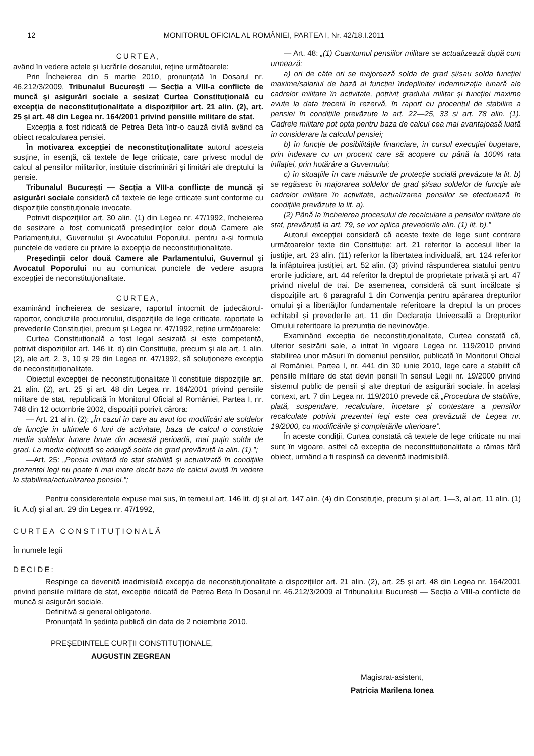12 MONITORUL OFICIAL AL ROMÂNIEI, PARTEA I, Nr. 42/18.I.2011
CURTEA,
având în vedere actele și lucrările dosarului, reține următoarele:
Prin Încheierea din 5 martie 2010, pronunțată în Dosarul nr. 46.212/3/2009, Tribunalul București — Secția a VIII-a conflicte de muncă și asigurări sociale a sesizat Curtea Constituțională cu excepția de neconstituționalitate a dispozițiilor art. 21 alin. (2), art. 25 și art. 48 din Legea nr. 164/2001 privind pensiile militare de stat.
Excepția a fost ridicată de Petrea Beta într-o cauză civilă având ca obiect recalcularea pensiei.
În motivarea excepției de neconstituționalitate autorul acesteia susține, în esență, că textele de lege criticate, care privesc modul de calcul al pensiilor militarilor, instituie discriminări și limitări ale dreptului la pensie.
Tribunalul București — Secția a VIII-a conflicte de muncă și asigurări sociale consideră că textele de lege criticate sunt conforme cu dispozițiile constituționale invocate.
Potrivit dispozițiilor art. 30 alin. (1) din Legea nr. 47/1992, încheierea de sesizare a fost comunicată președinților celor două Camere ale Parlamentului, Guvernului și Avocatului Poporului, pentru a-și formula punctele de vedere cu privire la excepția de neconstituționalitate.
Președinții celor două Camere ale Parlamentului, Guvernul și Avocatul Poporului nu au comunicat punctele de vedere asupra excepției de neconstituționalitate.
CURTEA,
examinând încheierea de sesizare, raportul întocmit de judecătorul-raportor, concluziile procurorului, dispozițiile de lege criticate, raportate la prevederile Constituției, precum și Legea nr. 47/1992, reține următoarele:
Curtea Constituțională a fost legal sesizată și este competentă, potrivit dispozițiilor art. 146 lit. d) din Constituție, precum și ale art. 1 alin. (2), ale art. 2, 3, 10 și 29 din Legea nr. 47/1992, să soluționeze excepția de neconstituționalitate.
Obiectul excepției de neconstituționalitate îl constituie dispozițiile art. 21 alin. (2), art. 25 și art. 48 din Legea nr. 164/2001 privind pensiile militare de stat, republicată în Monitorul Oficial al României, Partea I, nr. 748 din 12 octombrie 2002, dispoziții potrivit cărora:
— Art. 21 alin. (2): „În cazul în care au avut loc modificări ale soldelor de funcție în ultimele 6 luni de activitate, baza de calcul o constituie media soldelor lunare brute din această perioadă, mai puțin solda de grad. La media obținută se adaugă solda de grad prevăzută la alin. (1).”;
—Art. 25: „Pensia militară de stat stabilită și actualizată în condițiile prezentei legi nu poate fi mai mare decât baza de calcul avută în vedere la stabilirea/actualizarea pensiei.”;
— Art. 48: „(1) Cuantumul pensiilor militare se actualizează după cum urmează:
a) ori de câte ori se majorează solda de grad și/sau solda funcției maxime/salariul de bază al funcției îndeplinite/ indemnizația lunară ale cadrelor militare în activitate, potrivit gradului militar și funcției maxime avute la data trecerii în rezervă, în raport cu procentul de stabilire a pensiei în condițiile prevăzute la art. 22—25, 33 și art. 78 alin. (1). Cadrele militare pot opta pentru baza de calcul cea mai avantajoasă luată în considerare la calculul pensiei;
b) în funcție de posibilitățile financiare, în cursul execuției bugetare, prin indexare cu un procent care să acopere cu până la 100% rata inflației, prin hotărâre a Guvernului;
c) în situațiile în care măsurile de protecție socială prevăzute la lit. b) se regăsesc în majorarea soldelor de grad și/sau soldelor de funcție ale cadrelor militare în activitate, actualizarea pensiilor se efectuează în condițiile prevăzute la lit. a).
(2) Până la încheierea procesului de recalculare a pensiilor militare de stat, prevăzută la art. 79, se vor aplica prevederile alin. (1) lit. b).”
Autorul excepției consideră că aceste texte de lege sunt contrare următoarelor texte din Constituție: art. 21 referitor la accesul liber la justiție, art. 23 alin. (11) referitor la libertatea individuală, art. 124 referitor la înfăptuirea justiției, art. 52 alin. (3) privind răspunderea statului pentru erorile judiciare, art. 44 referitor la dreptul de proprietate privată și art. 47 privind nivelul de trai. De asemenea, consideră că sunt încălcate și dispozițiile art. 6 paragraful 1 din Convenția pentru apărarea drepturilor omului și a libertăților fundamentale referitoare la dreptul la un proces echitabil și prevederile art. 11 din Declarația Universală a Drepturilor Omului referitoare la prezumția de nevinovăție.
Examinând excepția de neconstituționalitate, Curtea constată că, ulterior sesizării sale, a intrat în vigoare Legea nr. 119/2010 privind stabilirea unor măsuri în domeniul pensiilor, publicată în Monitorul Oficial al României, Partea I, nr. 441 din 30 iunie 2010, lege care a stabilit că pensiile militare de stat devin pensii în sensul Legii nr. 19/2000 privind sistemul public de pensii și alte drepturi de asigurări sociale. În același context, art. 7 din Legea nr. 119/2010 prevede că „Procedura de stabilire, plată, suspendare, recalculare, încetare și contestare a pensiilor recalculate potrivit prezentei legi este cea prevăzută de Legea nr. 19/2000, cu modificările și completările ulterioare”.
În aceste condiții, Curtea constată că textele de lege criticate nu mai sunt în vigoare, astfel că excepția de neconstituționalitate a rămas fără obiect, urmând a fi respinsă ca devenită inadmisibilă.
Pentru considerentele expuse mai sus, în temeiul art. 146 lit. d) și al art. 147 alin. (4) din Constituție, precum și al art. 1—3, al art. 11 alin. (1) lit. A.d) și al art. 29 din Legea nr. 47/1992,
CURTEA CONSTITUȚIONALĂ
În numele legii
DECIDE:
Respinge ca devenită inadmisibilă excepția de neconstituționalitate a dispozițiilor art. 21 alin. (2), art. 25 și art. 48 din Legea nr. 164/2001 privind pensiile militare de stat, excepție ridicată de Petrea Beta în Dosarul nr. 46.212/3/2009 al Tribunalului București — Secția a VIII-a conflicte de muncă și asigurări sociale.
Definitivă și general obligatorie.
Pronunțată în ședința publică din data de 2 noiembrie 2010.
PREȘEDINTELE CURȚII CONSTITUȚIONALE,
AUGUSTIN ZEGREAN
Magistrat-asistent,
Patricia Marilena Ionea